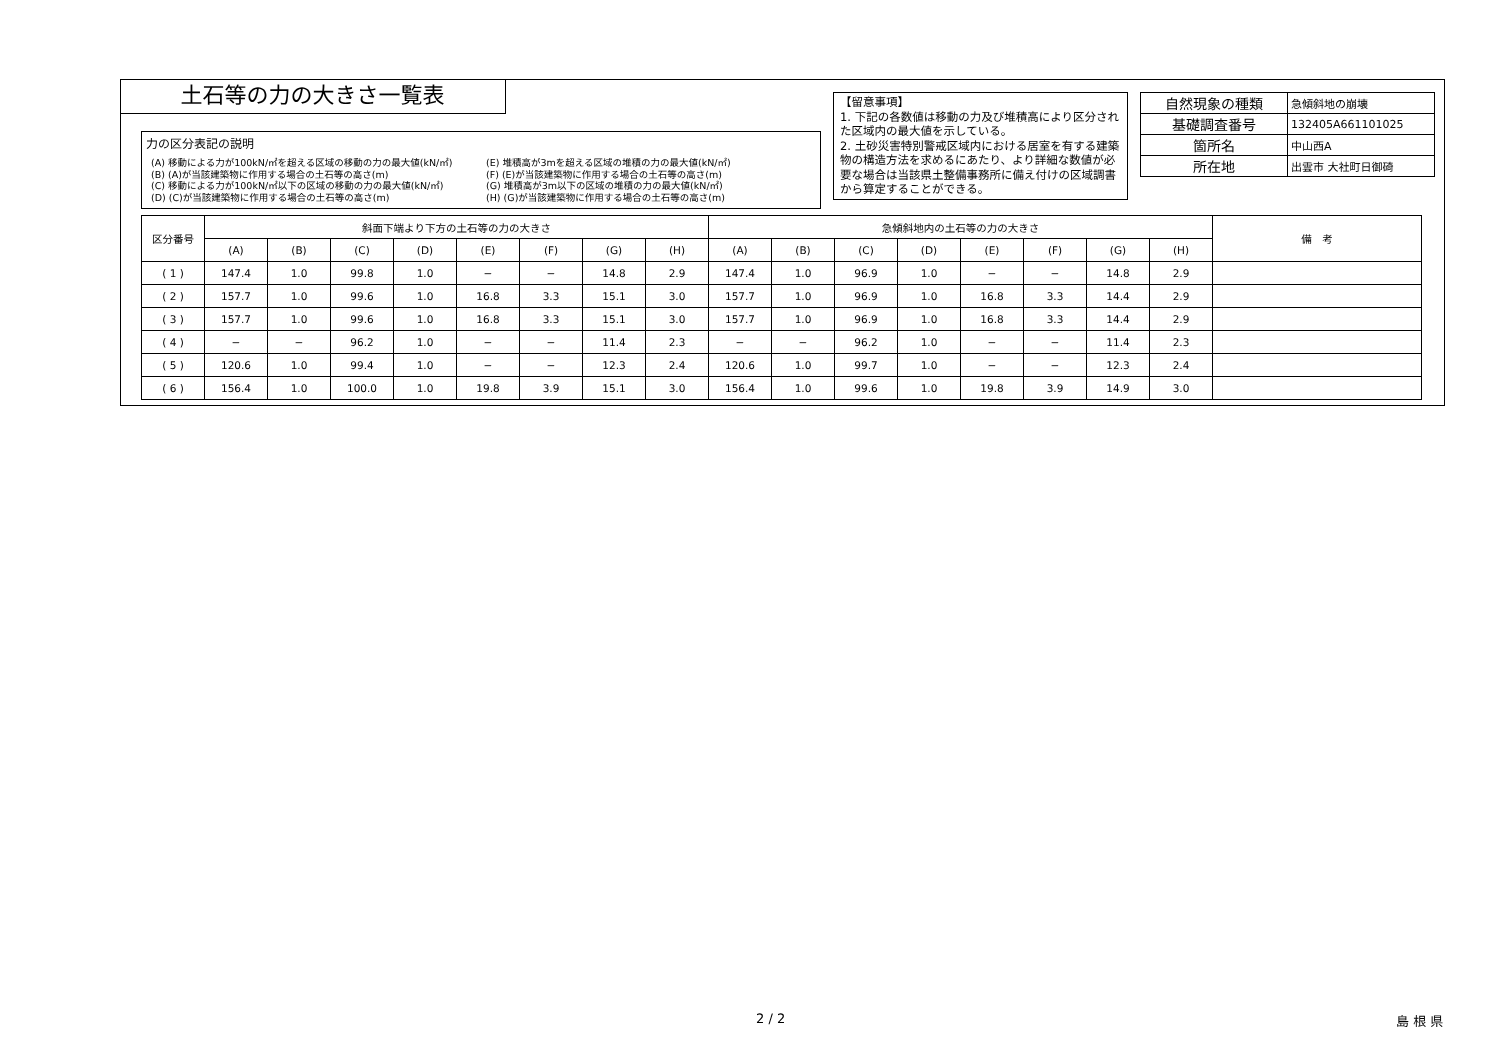土石等の力の大きさ一覧表
力の区分表記の説明
(A) 移動による力が100kN/㎡を超える区域の移動の力の最大値(kN/㎡)
(B) (A)が当該建築物に作用する場合の土石等の高さ(m)
(C) 移動による力が100kN/㎡以下の区域の移動の力の最大値(kN/㎡)
(D) (C)が当該建築物に作用する場合の土石等の高さ(m)
(E) 堆積高が3mを超える区域の堆積の力の最大値(kN/㎡)
(F) (E)が当該建築物に作用する場合の土石等の高さ(m)
(G) 堆積高が3m以下の区域の堆積の力の最大値(kN/㎡)
(H) (G)が当該建築物に作用する場合の土石等の高さ(m)
【留意事項】
1. 下記の各数値は移動の力及び堆積高により区分された区域内の最大値を示している。
2. 土砂災害特別警戒区域内における居室を有する建築物の構造方法を求めるにあたり、より詳細な数値が必要な場合は当該県土整備事務所に備え付けの区域調書から算定することができる。
| 自然現象の種類 | 急傾斜地の崩壊 |
| 基礎調査番号 | 132405A661101025 |
| 箇所名 | 中山西A |
| 所在地 | 出雲市 大社町日御碕 |
| 区分番号 | 斜面下端より下方の土石等の力の大きさ | | | | | | | | 急傾斜地内の土石等の力の大きさ | | | | | | | | 備 考 |
| --- | --- | --- | --- | --- | --- | --- | --- | --- | --- | --- | --- | --- | --- | --- | --- | --- | --- |
| | (A) | (B) | (C) | (D) | (E) | (F) | (G) | (H) | (A) | (B) | (C) | (D) | (E) | (F) | (G) | (H) | |
| ( 1 ) | 147.4 | 1.0 | 99.8 | 1.0 | − | − | 14.8 | 2.9 | 147.4 | 1.0 | 96.9 | 1.0 | − | − | 14.8 | 2.9 | |
| ( 2 ) | 157.7 | 1.0 | 99.6 | 1.0 | 16.8 | 3.3 | 15.1 | 3.0 | 157.7 | 1.0 | 96.9 | 1.0 | 16.8 | 3.3 | 14.4 | 2.9 | |
| ( 3 ) | 157.7 | 1.0 | 99.6 | 1.0 | 16.8 | 3.3 | 15.1 | 3.0 | 157.7 | 1.0 | 96.9 | 1.0 | 16.8 | 3.3 | 14.4 | 2.9 | |
| ( 4 ) | − | − | 96.2 | 1.0 | − | − | 11.4 | 2.3 | − | − | 96.2 | 1.0 | − | − | 11.4 | 2.3 | |
| ( 5 ) | 120.6 | 1.0 | 99.4 | 1.0 | − | − | 12.3 | 2.4 | 120.6 | 1.0 | 99.7 | 1.0 | − | − | 12.3 | 2.4 | |
| ( 6 ) | 156.4 | 1.0 | 100.0 | 1.0 | 19.8 | 3.9 | 15.1 | 3.0 | 156.4 | 1.0 | 99.6 | 1.0 | 19.8 | 3.9 | 14.9 | 3.0 | |
2 / 2 島 根 県